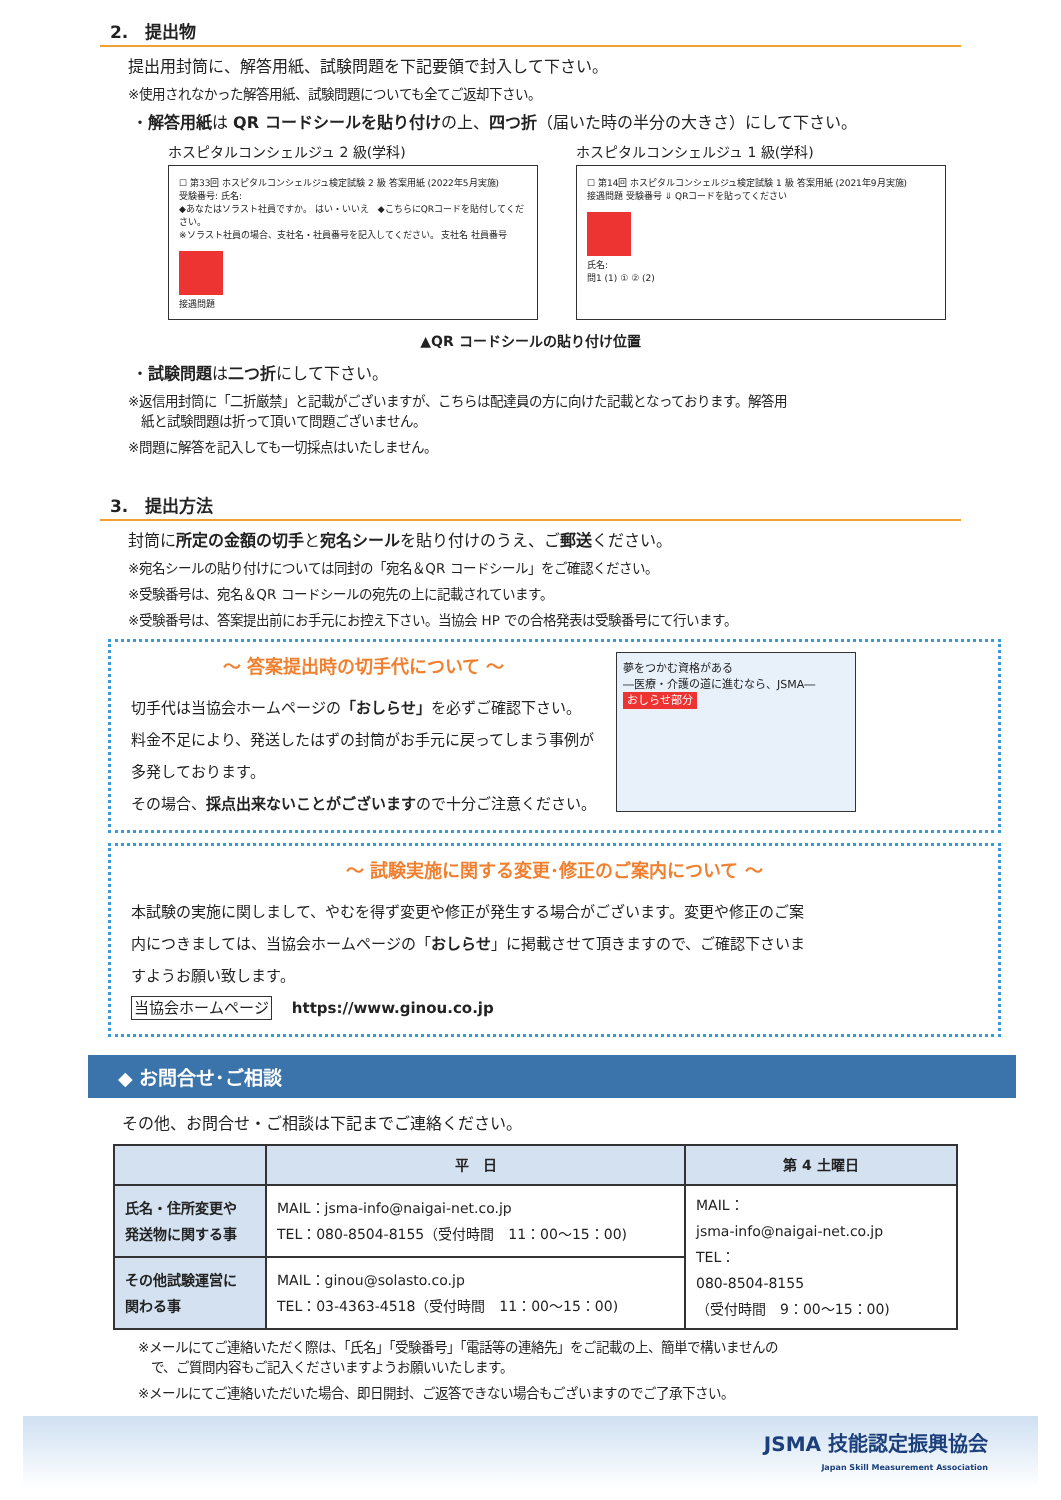2.　提出物
提出用封筒に、解答用紙、試験問題を下記要領で封入して下さい。
※使用されなかった解答用紙、試験問題についても全てご返却下さい。
・解答用紙は QR コードシールを貼り付けの上、四つ折（届いた時の半分の大きさ）にして下さい。
ホスピタルコンシェルジュ 2 級(学科)
☐ 第33回 ホスピタルコンシェルジュ検定試験 2 級 答案用紙 (2022年5月実施)
受験番号: 氏名:
◆あなたはソラスト社員ですか。 はい・いいえ　◆こちらにQRコードを貼付してください。
※ソラスト社員の場合、支社名・社員番号を記入してください。 支社名 社員番号
接遇問題
ホスピタルコンシェルジュ 1 級(学科)
☐ 第14回 ホスピタルコンシェルジュ検定試験 1 級 答案用紙 (2021年9月実施)
接遇問題 受験番号 ⇓ QRコードを貼ってください
氏名:
問1 (1) ① ② (2)
▲QR コードシールの貼り付け位置
・試験問題は二つ折にして下さい。
※返信用封筒に「二折厳禁」と記載がございますが、こちらは配達員の方に向けた記載となっております。解答用
　紙と試験問題は折って頂いて問題ございません。
※問題に解答を記入しても一切採点はいたしません。
3.　提出方法
封筒に所定の金額の切手と宛名シールを貼り付けのうえ、ご郵送ください。
※宛名シールの貼り付けについては同封の「宛名＆QR コードシール」をご確認ください。
※受験番号は、宛名＆QR コードシールの宛先の上に記載されています。
※受験番号は、答案提出前にお手元にお控え下さい。当協会 HP での合格発表は受験番号にて行います。
～ 答案提出時の切手代について ～
切手代は当協会ホームページの「おしらせ」を必ずご確認下さい。
料金不足により、発送したはずの封筒がお手元に戻ってしまう事例が
多発しております。
その場合、採点出来ないことがございますので十分ご注意ください。
夢をつかむ資格がある
―医療・介護の道に進むなら、JSMA―
おしらせ部分
～ 試験実施に関する変更･修正のご案内について ～
本試験の実施に関しまして、やむを得ず変更や修正が発生する場合がございます。変更や修正のご案
内につきましては、当協会ホームページの「おしらせ」に掲載させて頂きますので、ご確認下さいま
すようお願い致します。
当協会ホームページ　 https://www.ginou.co.jp
◆ お問合せ･ご相談
その他、お問合せ・ご相談は下記までご連絡ください。
| | 平 日 | 第 4 土曜日 |
| --- | --- | --- |
| 氏名・住所変更や 発送物に関する事 | MAIL：jsma-info@naigai-net.co.jp TEL：080-8504-8155（受付時間 11：00～15：00) | MAIL： jsma-info@naigai-net.co.jp TEL： 080-8504-8155 （受付時間 9：00～15：00) |
| その他試験運営に 関わる事 | MAIL：ginou@solasto.co.jp TEL：03-4363-4518（受付時間 11：00～15：00) | |
※メールにてご連絡いただく際は、「氏名」「受験番号」「電話等の連絡先」をご記載の上、簡単で構いませんの
　で、ご質問内容もご記入くださいますようお願いいたします。
※メールにてご連絡いただいた場合、即日開封、ご返答できない場合もございますのでご了承下さい。
JSMA 技能認定振興協会
Japan Skill Measurement Association